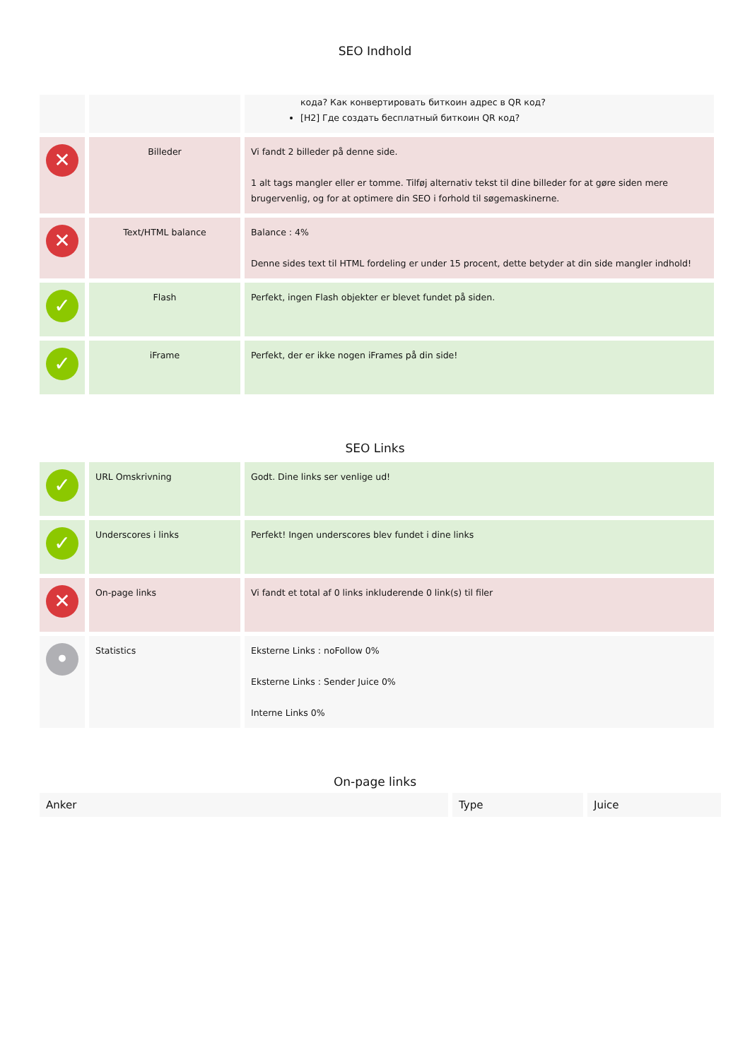SEO Indhold
| | | кода? Как конвертировать биткоин адрес в QR код? [H2] Где создать бесплатный биткоин QR код? |
| ✕ | Billeder | Vi fandt 2 billeder på denne side. 1 alt tags mangler eller er tomme. Tilføj alternativ tekst til dine billeder for at gøre siden mere brugervenlig, og for at optimere din SEO i forhold til søgemaskinerne. |
| ✕ | Text/HTML balance | Balance : 4% Denne sides text til HTML fordeling er under 15 procent, dette betyder at din side mangler indhold! |
| ✓ | Flash | Perfekt, ingen Flash objekter er blevet fundet på siden. |
| ✓ | iFrame | Perfekt, der er ikke nogen iFrames på din side! |
SEO Links
| ✓ | URL Omskrivning | Godt. Dine links ser venlige ud! |
| ✓ | Underscores i links | Perfekt! Ingen underscores blev fundet i dine links |
| ✕ | On-page links | Vi fandt et total af 0 links inkluderende 0 link(s) til filer |
| • | Statistics | Eksterne Links : noFollow 0% Eksterne Links : Sender Juice 0% Interne Links 0% |
On-page links
| Anker | Type | Juice |
| --- | --- | --- |